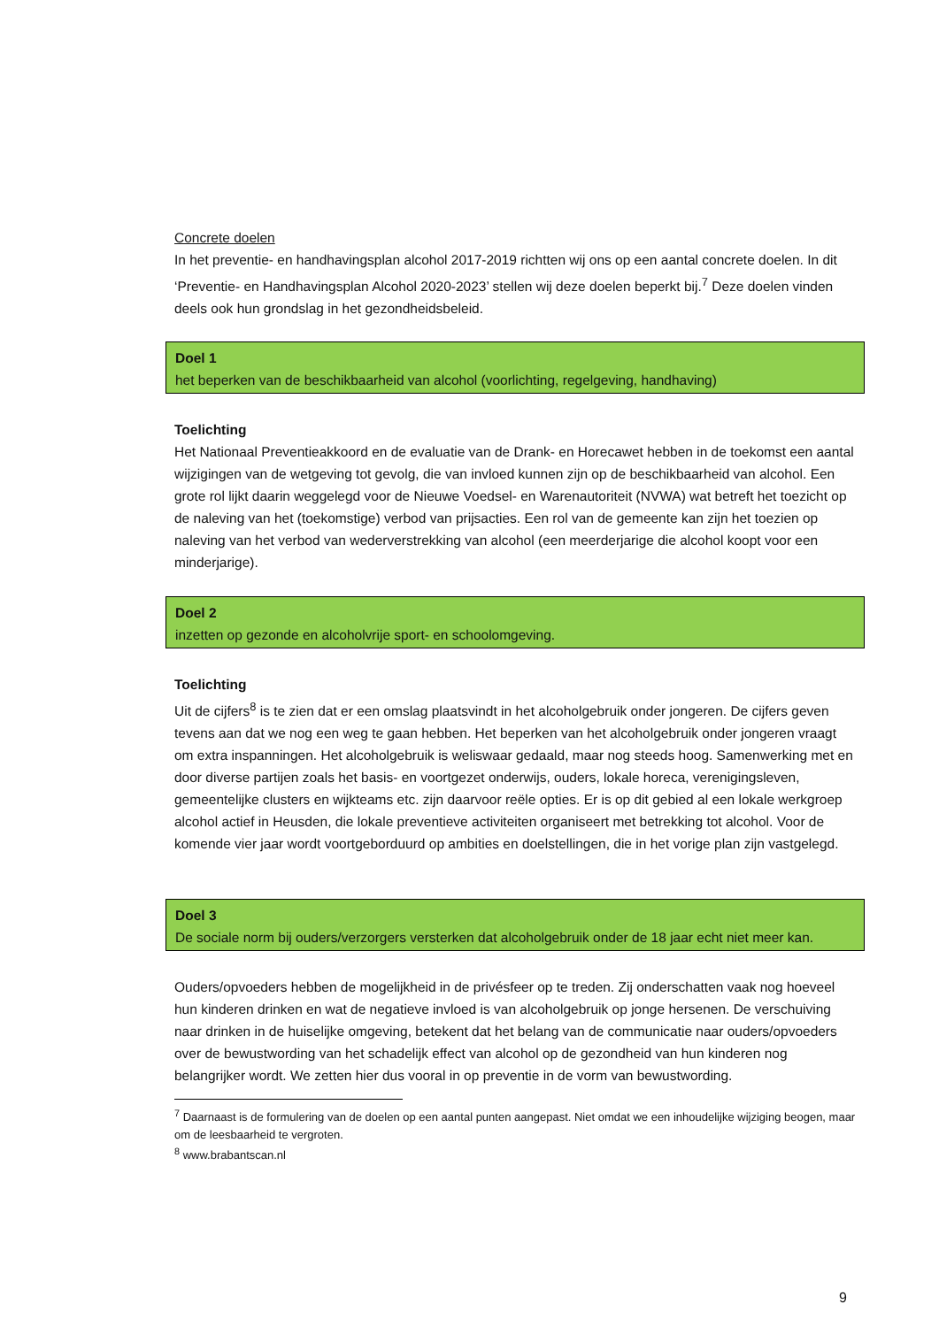Concrete doelen
In het preventie- en handhavingsplan alcohol 2017-2019 richtten wij ons op een aantal concrete doelen. In dit ‘Preventie- en Handhavingsplan Alcohol 2020-2023’ stellen wij deze doelen beperkt bij.<sup>7</sup> Deze doelen vinden deels ook hun grondslag in het gezondheidsbeleid.
Doel 1
het beperken van de beschikbaarheid van alcohol (voorlichting, regelgeving, handhaving)
Toelichting
Het Nationaal Preventieakkoord en de evaluatie van de Drank- en Horecawet hebben in de toekomst een aantal wijzigingen van de wetgeving tot gevolg, die van invloed kunnen zijn op de beschikbaarheid van alcohol. Een grote rol lijkt daarin weggelegd voor de Nieuwe Voedsel- en Warenautoriteit (NVWA) wat betreft het toezicht op de naleving van het (toekomstige) verbod van prijsacties. Een rol van de gemeente kan zijn het toezien op naleving van het verbod van wederverstrekking van alcohol (een meerderjarige die alcohol koopt voor een minderjarige).
Doel 2
inzetten op gezonde en alcoholvrije sport- en schoolomgeving.
Toelichting
Uit de cijfers<sup>8</sup> is te zien dat er een omslag plaatsvindt in het alcoholgebruik onder jongeren. De cijfers geven tevens aan dat we nog een weg te gaan hebben. Het beperken van het alcoholgebruik onder jongeren vraagt om extra inspanningen. Het alcoholgebruik is weliswaar gedaald, maar nog steeds hoog. Samenwerking met en door diverse partijen zoals het basis- en voortgezet onderwijs, ouders, lokale horeca, verenigingsleven, gemeentelijke clusters en wijkteams etc. zijn daarvoor reële opties. Er is op dit gebied al een lokale werkgroep alcohol actief in Heusden, die lokale preventieve activiteiten organiseert met betrekking tot alcohol. Voor de komende vier jaar wordt voortgeborduurd op ambities en doelstellingen, die in het vorige plan zijn vastgelegd.
Doel 3
De sociale norm bij ouders/verzorgers versterken dat alcoholgebruik onder de 18 jaar echt niet meer kan.
Ouders/opvoeders hebben de mogelijkheid in de privésfeer op te treden. Zij onderschatten vaak nog hoeveel hun kinderen drinken en wat de negatieve invloed is van alcoholgebruik op jonge hersenen. De verschuiving naar drinken in de huiselijke omgeving, betekent dat het belang van de communicatie naar ouders/opvoeders over de bewustwording van het schadelijk effect van alcohol op de gezondheid van hun kinderen nog belangrijker wordt. We zetten hier dus vooral in op preventie in de vorm van bewustwording.
<sup>7</sup> Daarnaast is de formulering van de doelen op een aantal punten aangepast. Niet omdat we een inhoudelijke wijziging beogen, maar om de leesbaarheid te vergroten.
<sup>8</sup> www.brabantscan.nl
9